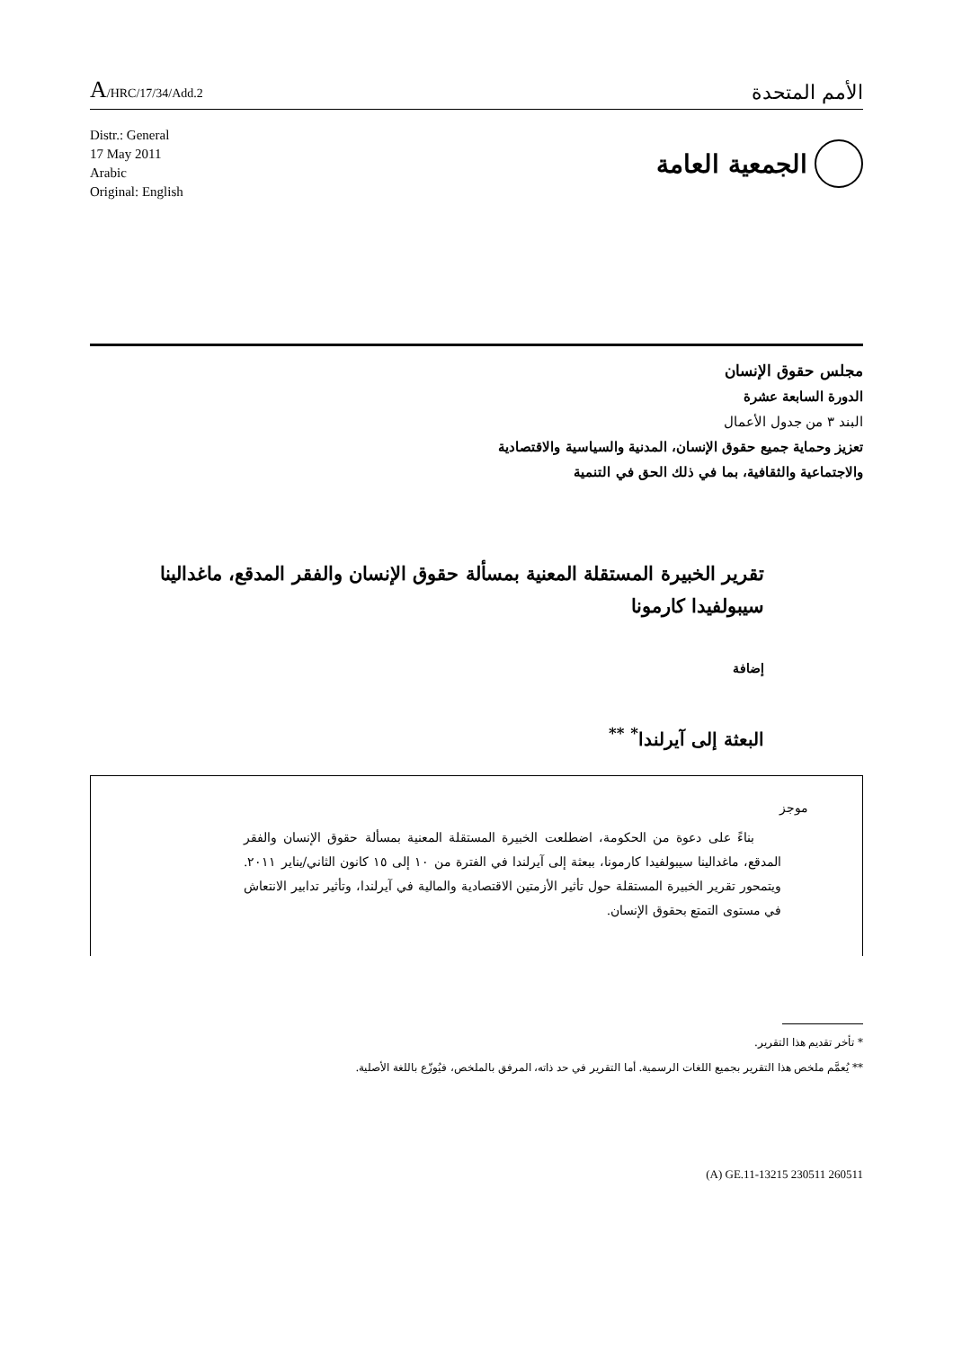A/HRC/17/34/Add.2
الأمم المتحدة
Distr.: General
17 May 2011
Arabic
Original: English
الجمعية العامة
مجلس حقوق الإنسان
الدورة السابعة عشرة
البند ٣ من جدول الأعمال
تعزيز وحماية جميع حقوق الإنسان، المدنية والسياسية والاقتصادية
والاجتماعية والثقافية، بما في ذلك الحق في التنمية
تقرير الخبيرة المستقلة المعنية بمسألة حقوق الإنسان والفقر المدقع، ماغدالينا سيبولفيدا كارمونا
إضافة
البعثة إلى آيرلندا<sup>*</sup> <sup>**</sup>
موجز
بناءً على دعوة من الحكومة، اضطلعت الخبيرة المستقلة المعنية بمسألة حقوق الإنسان والفقر المدقع، ماغدالينا سيبولفيدا كارمونا، ببعثة إلى آيرلندا في الفترة من ١٠ إلى ١٥ كانون الثاني/يناير ٢٠١١. ويتمحور تقرير الخبيرة المستقلة حول تأثير الأزمتين الاقتصادية والمالية في آيرلندا، وتأثير تدابير الانتعاش في مستوى التمتع بحقوق الإنسان.
* تأخر تقديم هذا التقرير.
** يُعمَّم ملخص هذا التقرير بجميع اللغات الرسمية. أما التقرير في حد ذاته، المرفق بالملخص، فيُوزّع باللغة الأصلية.
(A) GE.11-13215 230511 260511